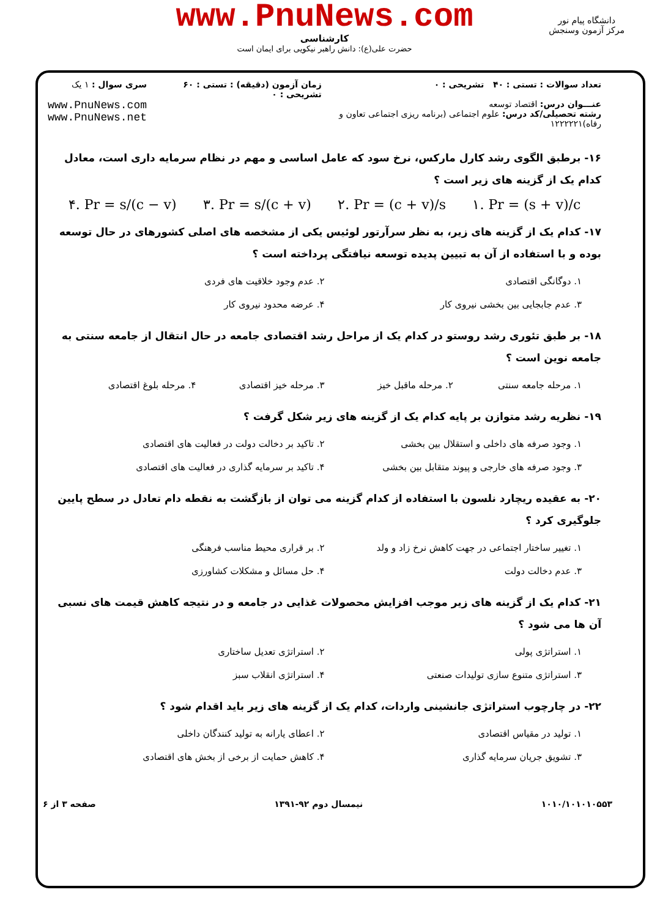www.PnuNews.com
کارشناسی
حضرت علی(ع): دانش راهبر نیکویی برای ایمان است
دانشگاه پیام نور
مرکز آزمون وسنجش
تعداد سوالات : تستی : ۴۰ تشریحی : ۰
عنـــوان درس: اقتصاد توسعه
رشته تحصیلی/کد درس: علوم اجتماعی (برنامه ریزی اجتماعی تعاون و رفاه)۱۲۲۲۲۲۱
زمان آزمون (دقیقه) : تستی : ۶۰ تشریحی : ۰
سری سوال : ۱ یک
www.PnuNews.com
www.PnuNews.net
۱۶- برطبق الگوی رشد کارل مارکس، نرخ سود که عامل اساسی و مهم در نظام سرمایه داری است، معادل کدام یک از گزینه های زیر است ؟
۴. Pr = s/(c − v) ۳. Pr = s/(c + v) ۲. Pr = (c + v)/s ۱. Pr = (s + v)/c
۱۷- کدام یک از گزینه های زیر، به نظر سرآرتور لوئیس یکی از مشخصه های اصلی کشورهای در حال توسعه بوده و با استفاده از آن به تبیین پدیده توسعه نیافتگی پرداخته است ؟
۱. دوگانگی اقتصادی
۲. عدم وجود خلاقیت های فردی
۳. عدم جابجایی بین بخشی نیروی کار
۴. عرضه محدود نیروی کار
۱۸- بر طبق تئوری رشد روستو در کدام یک از مراحل رشد اقتصادی جامعه در حال انتقال از جامعه سنتی به جامعه نوین است ؟
۱. مرحله جامعه سنتی
۲. مرحله ماقبل خیز
۳. مرحله خیز اقتصادی
۴. مرحله بلوغ اقتصادی
۱۹- نظریه رشد متوازن بر پایه کدام یک از گزینه های زیر شکل گرفت ؟
۱. وجود صرفه های داخلی و استقلال بین بخشی
۲. تاکید بر دخالت دولت در فعالیت های اقتصادی
۳. وجود صرفه های خارجی و پیوند متقابل بین بخشی
۴. تاکید بر سرمایه گذاری در فعالیت های اقتصادی
۲۰- به عقیده ریچارد نلسون با استفاده از کدام گزینه می توان از بازگشت به نقطه دام تعادل در سطح پایین جلوگیری کرد ؟
۱. تغییر ساختار اجتماعی در جهت کاهش نرخ زاد و ولد
۲. بر قراری محیط مناسب فرهنگی
۳. عدم دخالت دولت
۴. حل مسائل و مشکلات کشاورزی
۲۱- کدام یک از گزینه های زیر موجب افزایش محصولات غذایی در جامعه و در نتیجه کاهش قیمت های نسبی آن ها می شود ؟
۱. استراتژی پولی
۲. استراتژی تعدیل ساختاری
۳. استراتژی متنوع سازی تولیدات صنعتی
۴. استراتژی انقلاب سبز
۲۲- در چارچوب استراتژی جانشینی واردات، کدام یک از گزینه های زیر باید اقدام شود ؟
۱. تولید در مقیاس اقتصادی
۲. اعطای یارانه به تولید کنندگان داخلی
۳. تشویق جریان سرمایه گذاری
۴. کاهش حمایت از برخی از بخش های اقتصادی
۱۰۱۰/۱۰۱۰۱۰۵۵۳ نیمسال دوم ۹۲-۱۳۹۱ صفحه ۳ از ۶